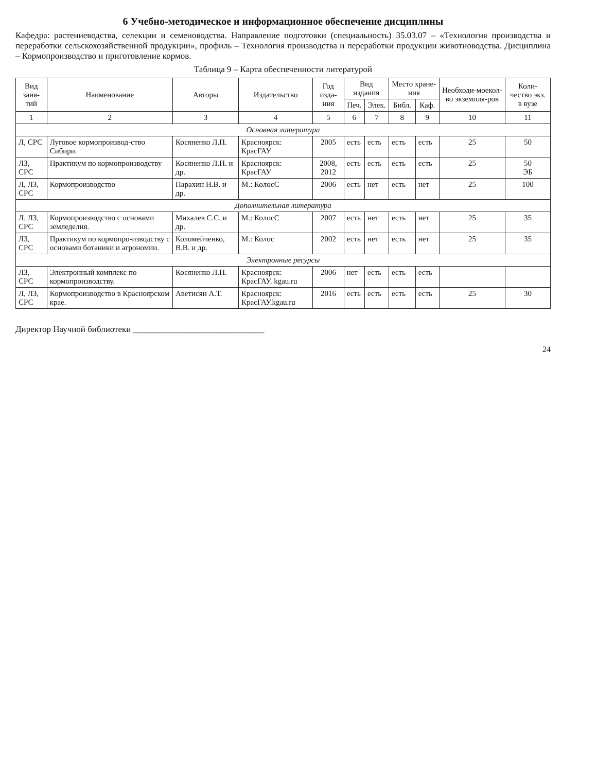6 Учебно-методическое и информационное обеспечение дисциплины
Кафедра: растениеводства, селекции и семеноводства. Направление подготовки (специальность) 35.03.07 – «Технология производства и переработки сельскохозяйственной продукции», профиль – Технология производства и переработки продукции животноводства. Дисциплина – Кормопроизводство и приготовление кормов.
Таблица 9 – Карта обеспеченности литературой
| Вид заня-тий | Наименование | Авторы | Издательство | Год изда-ния | Вид издания | | Место хране-ния | | Необходи-моекол-во экземпля-ров | Коли-чество экз. в вузе |
| --- | --- | --- | --- | --- | --- | --- | --- | --- | --- | --- |
| | | | | | Печ. | Элек. | Библ. | Каф. | | |
| 1 | 2 | 3 | 4 | 5 | 6 | 7 | 8 | 9 | 10 | 11 |
| Основная литература | | | | | | | | | | |
| Л, СРС | Луговое кормопроизвод-ство Сибири. | Косяненко Л.П. | Красноярск: КрасГАУ | 2005 | есть | есть | есть | есть | 25 | 50 |
| ЛЗ, СРС | Практикум по кормопроизводству | Косяненко Л.П. и др. | Красноярск: КрасГАУ | 2008, 2012 | есть | есть | есть | есть | 25 | 50 ЭБ |
| Л, ЛЗ, СРС | Кормопроизводство | Парахин Н.В. и др. | М.: КолосС | 2006 | есть | нет | есть | нет | 25 | 100 |
| Дополнительная литература | | | | | | | | | | |
| Л, ЛЗ, СРС | Кормопроизводство с основами земледелия. | Михалев С.С. и др. | М.: КолосС | 2007 | есть | нет | есть | нет | 25 | 35 |
| ЛЗ, СРС | Практикум по кормопро-изводству с основами ботаники и агрономии. | Коломейченко, В.В. и др. | М.: Колос | 2002 | есть | нет | есть | нет | 25 | 35 |
| Электронные ресурсы | | | | | | | | | | |
| ЛЗ, СРС | Электронный комплекс по кормопроизводству. | Косяненко Л.П. | Красноярск: КрасГАУ. kgau.ru | 2006 | нет | есть | есть | есть | | |
| Л, ЛЗ, СРС | Кормопроизводство в Красноярском крае. | Аветисян А.Т. | Красноярск: КрасГАУ.kgau.ru | 2016 | есть | есть | есть | есть | 25 | 30 |
Директор Научной библиотеки ______________________________
24